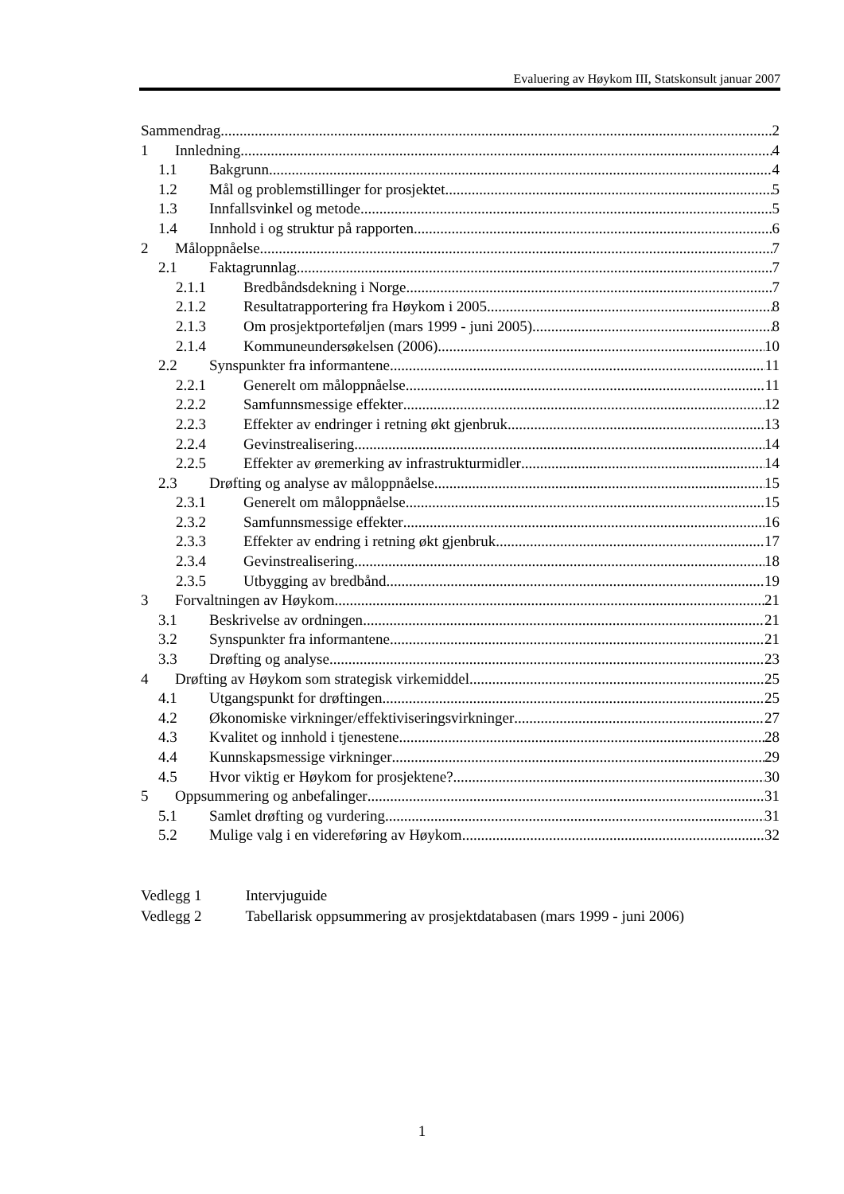Evaluering av Høykom III, Statskonsult januar 2007
Sammendrag 2
1 Innledning 4
1.1 Bakgrunn 4
1.2 Mål og problemstillinger for prosjektet 5
1.3 Innfallsvinkel og metode 5
1.4 Innhold i og struktur på rapporten 6
2 Måloppnåelse 7
2.1 Faktagrunnlag 7
2.1.1 Bredbåndsdekning i Norge 7
2.1.2 Resultatrapportering fra Høykom i 2005 8
2.1.3 Om prosjektporteføljen (mars 1999 - juni 2005) 8
2.1.4 Kommuneundersøkelsen (2006) 10
2.2 Synspunkter fra informantene 11
2.2.1 Generelt om måloppnåelse 11
2.2.2 Samfunnsmessige effekter 12
2.2.3 Effekter av endringer i retning økt gjenbruk 13
2.2.4 Gevinstrealisering 14
2.2.5 Effekter av øremerking av infrastrukturmidler 14
2.3 Drøfting og analyse av måloppnåelse 15
2.3.1 Generelt om måloppnåelse 15
2.3.2 Samfunnsmessige effekter 16
2.3.3 Effekter av endring i retning økt gjenbruk 17
2.3.4 Gevinstrealisering 18
2.3.5 Utbygging av bredbånd 19
3 Forvaltningen av Høykom 21
3.1 Beskrivelse av ordningen 21
3.2 Synspunkter fra informantene 21
3.3 Drøfting og analyse 23
4 Drøfting av Høykom som strategisk virkemiddel 25
4.1 Utgangspunkt for drøftingen 25
4.2 Økonomiske virkninger/effektiviseringsvirkninger 27
4.3 Kvalitet og innhold i tjenestene 28
4.4 Kunnskapsmessige virkninger 29
4.5 Hvor viktig er Høykom for prosjektene? 30
5 Oppsummering og anbefalinger 31
5.1 Samlet drøfting og vurdering 31
5.2 Mulige valg i en videreføring av Høykom 32
Vedlegg 1 Intervjuguide
Vedlegg 2 Tabellarisk oppsummering av prosjektdatabasen (mars 1999 - juni 2006)
1